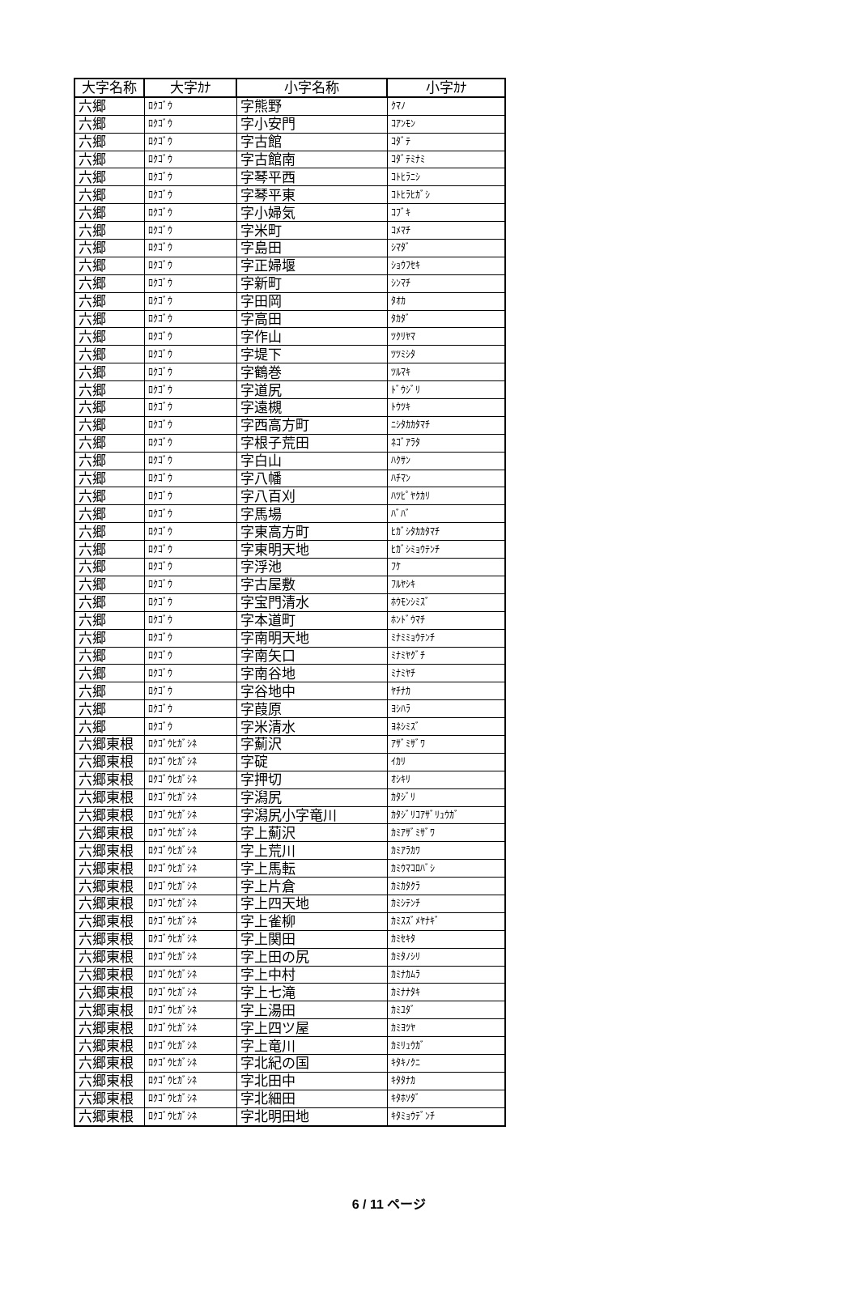| 大字名称 | 大字ｶﾅ | 小字名称 | 小字ｶﾅ |
| --- | --- | --- | --- |
| 六郷 | ﾛｸｺﾞｳ | 字熊野 | ｸﾏﾉ |
| 六郷 | ﾛｸｺﾞｳ | 字小安門 | ｺｱﾝﾓﾝ |
| 六郷 | ﾛｸｺﾞｳ | 字古館 | ｺﾀﾞﾃ |
| 六郷 | ﾛｸｺﾞｳ | 字古館南 | ｺﾀﾞﾃﾐﾅﾐ |
| 六郷 | ﾛｸｺﾞｳ | 字琴平西 | ｺﾄﾋﾗﾆｼ |
| 六郷 | ﾛｸｺﾞｳ | 字琴平東 | ｺﾄﾋﾗﾋｶﾞｼ |
| 六郷 | ﾛｸｺﾞｳ | 字小婦気 | ｺﾌﾞｷ |
| 六郷 | ﾛｸｺﾞｳ | 字米町 | ｺﾒﾏﾁ |
| 六郷 | ﾛｸｺﾞｳ | 字島田 | ｼﾏﾀﾞ |
| 六郷 | ﾛｸｺﾞｳ | 字正婦堰 | ｼｮｳﾌｾｷ |
| 六郷 | ﾛｸｺﾞｳ | 字新町 | ｼﾝﾏﾁ |
| 六郷 | ﾛｸｺﾞｳ | 字田岡 | ﾀｵｶ |
| 六郷 | ﾛｸｺﾞｳ | 字高田 | ﾀｶﾀﾞ |
| 六郷 | ﾛｸｺﾞｳ | 字作山 | ﾂｸﾘﾔﾏ |
| 六郷 | ﾛｸｺﾞｳ | 字堤下 | ﾂﾂﾐｼﾀ |
| 六郷 | ﾛｸｺﾞｳ | 字鶴巻 | ﾂﾙﾏｷ |
| 六郷 | ﾛｸｺﾞｳ | 字道尻 | ﾄﾞｳｼﾞﾘ |
| 六郷 | ﾛｸｺﾞｳ | 字遠槻 | ﾄｳﾂｷ |
| 六郷 | ﾛｸｺﾞｳ | 字西高方町 | ﾆｼﾀｶｶﾀﾏﾁ |
| 六郷 | ﾛｸｺﾞｳ | 字根子荒田 | ﾈｺﾞｱﾗﾀ |
| 六郷 | ﾛｸｺﾞｳ | 字白山 | ﾊｸｻﾝ |
| 六郷 | ﾛｸｺﾞｳ | 字八幡 | ﾊﾁﾏﾝ |
| 六郷 | ﾛｸｺﾞｳ | 字八百刈 | ﾊﾂﾋﾟﾔｸｶﾘ |
| 六郷 | ﾛｸｺﾞｳ | 字馬場 | ﾊﾞﾊﾞ |
| 六郷 | ﾛｸｺﾞｳ | 字東高方町 | ﾋｶﾞｼﾀｶｶﾀﾏﾁ |
| 六郷 | ﾛｸｺﾞｳ | 字東明天地 | ﾋｶﾞｼﾐｮｳﾃﾝﾁ |
| 六郷 | ﾛｸｺﾞｳ | 字浮池 | ﾌｹ |
| 六郷 | ﾛｸｺﾞｳ | 字古屋敷 | ﾌﾙﾔｼｷ |
| 六郷 | ﾛｸｺﾞｳ | 字宝門清水 | ﾎｳﾓﾝｼﾐｽﾞ |
| 六郷 | ﾛｸｺﾞｳ | 字本道町 | ﾎﾝﾄﾞｳﾏﾁ |
| 六郷 | ﾛｸｺﾞｳ | 字南明天地 | ﾐﾅﾐﾐｮｳﾃﾝﾁ |
| 六郷 | ﾛｸｺﾞｳ | 字南矢口 | ﾐﾅﾐﾔｸﾞﾁ |
| 六郷 | ﾛｸｺﾞｳ | 字南谷地 | ﾐﾅﾐﾔﾁ |
| 六郷 | ﾛｸｺﾞｳ | 字谷地中 | ﾔﾁﾅｶ |
| 六郷 | ﾛｸｺﾞｳ | 字葭原 | ﾖｼﾊﾗ |
| 六郷 | ﾛｸｺﾞｳ | 字米清水 | ﾖﾈｼﾐｽﾞ |
| 六郷東根 | ﾛｸｺﾞｳﾋｶﾞｼﾈ | 字薊沢 | ｱｻﾞﾐｻﾞﾜ |
| 六郷東根 | ﾛｸｺﾞｳﾋｶﾞｼﾈ | 字碇 | ｲｶﾘ |
| 六郷東根 | ﾛｸｺﾞｳﾋｶﾞｼﾈ | 字押切 | ｵｼｷﾘ |
| 六郷東根 | ﾛｸｺﾞｳﾋｶﾞｼﾈ | 字潟尻 | ｶﾀｼﾞﾘ |
| 六郷東根 | ﾛｸｺﾞｳﾋｶﾞｼﾈ | 字潟尻小字竜川 | ｶﾀｼﾞﾘｺｱｻﾞﾘｭｳｶﾞ |
| 六郷東根 | ﾛｸｺﾞｳﾋｶﾞｼﾈ | 字上薊沢 | ｶﾐｱｻﾞﾐｻﾞﾜ |
| 六郷東根 | ﾛｸｺﾞｳﾋｶﾞｼﾈ | 字上荒川 | ｶﾐｱﾗｶﾜ |
| 六郷東根 | ﾛｸｺﾞｳﾋｶﾞｼﾈ | 字上馬転 | ｶﾐｳﾏｺﾛﾊﾞｼ |
| 六郷東根 | ﾛｸｺﾞｳﾋｶﾞｼﾈ | 字上片倉 | ｶﾐｶﾀｸﾗ |
| 六郷東根 | ﾛｸｺﾞｳﾋｶﾞｼﾈ | 字上四天地 | ｶﾐｼﾃﾝﾁ |
| 六郷東根 | ﾛｸｺﾞｳﾋｶﾞｼﾈ | 字上雀柳 | ｶﾐｽｽﾞﾒﾔﾅｷﾞ |
| 六郷東根 | ﾛｸｺﾞｳﾋｶﾞｼﾈ | 字上関田 | ｶﾐｾｷﾀ |
| 六郷東根 | ﾛｸｺﾞｳﾋｶﾞｼﾈ | 字上田の尻 | ｶﾐﾀﾉｼﾘ |
| 六郷東根 | ﾛｸｺﾞｳﾋｶﾞｼﾈ | 字上中村 | ｶﾐﾅｶﾑﾗ |
| 六郷東根 | ﾛｸｺﾞｳﾋｶﾞｼﾈ | 字上七滝 | ｶﾐﾅﾅﾀｷ |
| 六郷東根 | ﾛｸｺﾞｳﾋｶﾞｼﾈ | 字上湯田 | ｶﾐﾕﾀﾞ |
| 六郷東根 | ﾛｸｺﾞｳﾋｶﾞｼﾈ | 字上四ツ屋 | ｶﾐﾖﾂﾔ |
| 六郷東根 | ﾛｸｺﾞｳﾋｶﾞｼﾈ | 字上竜川 | ｶﾐﾘｭｳｶﾞ |
| 六郷東根 | ﾛｸｺﾞｳﾋｶﾞｼﾈ | 字北紀の国 | ｷﾀｷﾉｸﾆ |
| 六郷東根 | ﾛｸｺﾞｳﾋｶﾞｼﾈ | 字北田中 | ｷﾀﾀﾅｶ |
| 六郷東根 | ﾛｸｺﾞｳﾋｶﾞｼﾈ | 字北細田 | ｷﾀﾎｿﾀﾞ |
| 六郷東根 | ﾛｸｺﾞｳﾋｶﾞｼﾈ | 字北明田地 | ｷﾀﾐｮｳﾃﾞﾝﾁ |
6 / 11 ページ